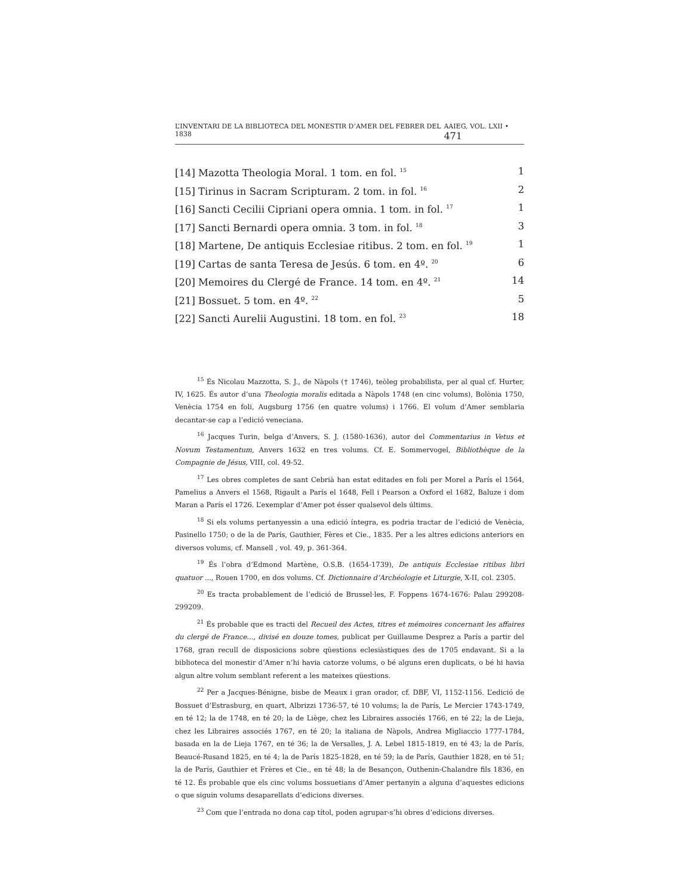L’INVENTARI DE LA BIBLIOTECA DEL MONESTIR D’AMER DEL FEBRER DEL 1838 AAIEG, VOL. LXII • 471
| [14] Mazotta Theologia Moral. 1 tom. en fol. <sup>15</sup> | 1 |
| [15] Tirinus in Sacram Scripturam. 2 tom. in fol. <sup>16</sup> | 2 |
| [16] Sancti Cecilii Cipriani opera omnia. 1 tom. in fol. <sup>17</sup> | 1 |
| [17] Sancti Bernardi opera omnia. 3 tom. in fol. <sup>18</sup> | 3 |
| [18] Martene, De antiquis Ecclesiae ritibus. 2 tom. en fol. <sup>19</sup> | 1 |
| [19] Cartas de santa Teresa de Jesús. 6 tom. en 4º. <sup>20</sup> | 6 |
| [20] Memoires du Clergé de France. 14 tom. en 4º. <sup>21</sup> | 14 |
| [21] Bossuet. 5 tom. en 4º. <sup>22</sup> | 5 |
| [22] Sancti Aurelii Augustini. 18 tom. en fol. <sup>23</sup> | 18 |
<sup>15</sup> És Nicolau Mazzotta, S. J., de Nàpols († 1746), teòleg probabilista, per al qual cf. Hurter, IV, 1625. És autor d’una Theologia moralis editada a Nàpols 1748 (en cinc volums), Bolònia 1750, Venècia 1754 en foli, Augsburg 1756 (en quatre volums) i 1766. El volum d’Amer semblaria decantar-se cap a l’edició veneciana.
<sup>16</sup> Jacques Turin, belga d’Anvers, S. J. (1580-1636), autor del Commentarius in Vetus et Novum Testamentum, Anvers 1632 en tres volums. Cf. E. Sommervogel, Bibliothèque de la Compagnie de Jésus, VIII, col. 49-52.
<sup>17</sup> Les obres completes de sant Cebrià han estat editades en foli per Morel a París el 1564, Pamelius a Anvers el 1568, Rigault a París el 1648, Fell i Pearson a Oxford el 1682, Baluze i dom Maran a París el 1726. L’exemplar d’Amer pot ésser qualsevol dels últims.
<sup>18</sup> Si els volums pertanyessin a una edició íntegra, es podria tractar de l’edició de Venècia, Pasinello 1750; o de la de París, Gauthier, Fères et Cie., 1835. Per a les altres edicions anteriors en diversos volums, cf. Mansell , vol. 49, p. 361-364.
<sup>19</sup> És l’obra d’Edmond Martène, O.S.B. (1654-1739), De antiquis Ecclesiae ritibus libri quatuor ..., Rouen 1700, en dos volums. Cf. Dictionnaire d’Archéologie et Liturgie, X-II, col. 2305.
<sup>20</sup> Es tracta probablement de l’edició de Brussel·les, F. Foppens 1674-1676: Palau 299208-299209.
<sup>21</sup> És probable que es tracti del Recueil des Actes, titres et mémoires concernant les affaires du clergé de France..., divisé en douze tomes, publicat per Guillaume Desprez a París a partir del 1768, gran recull de disposicions sobre qüestions eclesiàstiques des de 1705 endavant. Si a la biblioteca del monestir d’Amer n’hi havia catorze volums, o bé alguns eren duplicats, o bé hi havia algun altre volum semblant referent a les mateixes qüestions.
<sup>22</sup> Per a Jacques-Bénigne, bisbe de Meaux i gran orador, cf. DBF, VI, 1152-1156. L’edició de Bossuet d’Estrasburg, en quart, Albrizzi 1736-57, té 10 volums; la de París, Le Mercier 1743-1749, en té 12; la de 1748, en té 20; la de Liège, chez les Libraires associés 1766, en té 22; la de Lieja, chez les Libraires associés 1767, en té 20; la italiana de Nàpols, Andrea Migliaccio 1777-1784, basada en la de Lieja 1767, en té 36; la de Versalles, J. A. Lebel 1815-1819, en té 43; la de París, Beaucé-Rusand 1825, en té 4; la de París 1825-1828, en té 59; la de París, Gauthier 1828, en té 51; la de París, Gauthier et Frères et Cie., en té 48; la de Besançon, Outhenin-Chalandre fils 1836, en té 12. És probable que els cinc volums bossuetians d’Amer pertanyin a alguna d’aquestes edicions o que siguin volums desaparellats d’edicions diverses.
<sup>23</sup> Com que l’entrada no dona cap títol, poden agrupar-s’hi obres d’edicions diverses.